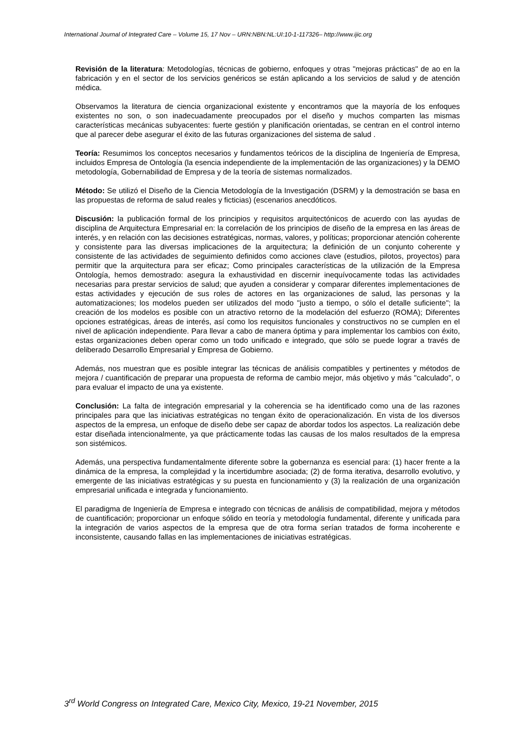International Journal of Integrated Care – Volume 15, 17 Nov – URN:NBN:NL:UI:10-1-117326– http://www.ijic.org
Revisión de la literatura: Metodologías, técnicas de gobierno, enfoques y otras "mejoras prácticas" de ao en la fabricación y en el sector de los servicios genéricos se están aplicando a los servicios de salud y de atención médica.
Observamos la literatura de ciencia organizacional existente y encontramos que la mayoría de los enfoques existentes no son, o son inadecuadamente preocupados por el diseño y muchos comparten las mismas características mecánicas subyacentes: fuerte gestión y planificación orientadas, se centran en el control interno que al parecer debe asegurar el éxito de las futuras organizaciones del sistema de salud .
Teoría: Resumimos los conceptos necesarios y fundamentos teóricos de la disciplina de Ingeniería de Empresa, incluidos Empresa de Ontología (la esencia independiente de la implementación de las organizaciones) y la DEMO metodología, Gobernabilidad de Empresa y de la teoría de sistemas normalizados.
Método: Se utilizó el Diseño de la Ciencia Metodología de la Investigación (DSRM) y la demostración se basa en las propuestas de reforma de salud reales y ficticias) (escenarios anecdóticos.
Discusión: la publicación formal de los principios y requisitos arquitectónicos de acuerdo con las ayudas de disciplina de Arquitectura Empresarial en: la correlación de los principios de diseño de la empresa en las áreas de interés, y en relación con las decisiones estratégicas, normas, valores, y políticas; proporcionar atención coherente y consistente para las diversas implicaciones de la arquitectura; la definición de un conjunto coherente y consistente de las actividades de seguimiento definidos como acciones clave (estudios, pilotos, proyectos) para permitir que la arquitectura para ser eficaz; Como principales características de la utilización de la Empresa Ontología, hemos demostrado: asegura la exhaustividad en discernir inequívocamente todas las actividades necesarias para prestar servicios de salud; que ayuden a considerar y comparar diferentes implementaciones de estas actividades y ejecución de sus roles de actores en las organizaciones de salud, las personas y la automatizaciones; los modelos pueden ser utilizados del modo "justo a tiempo, o sólo el detalle suficiente"; la creación de los modelos es posible con un atractivo retorno de la modelación del esfuerzo (ROMA); Diferentes opciones estratégicas, áreas de interés, así como los requisitos funcionales y constructivos no se cumplen en el nivel de aplicación independiente. Para llevar a cabo de manera óptima y para implementar los cambios con éxito, estas organizaciones deben operar como un todo unificado e integrado, que sólo se puede lograr a través de deliberado Desarrollo Empresarial y Empresa de Gobierno.
Además, nos muestran que es posible integrar las técnicas de análisis compatibles y pertinentes y métodos de mejora / cuantificación de preparar una propuesta de reforma de cambio mejor, más objetivo y más "calculado", o para evaluar el impacto de una ya existente.
Conclusión: La falta de integración empresarial y la coherencia se ha identificado como una de las razones principales para que las iniciativas estratégicas no tengan éxito de operacionalización. En vista de los diversos aspectos de la empresa, un enfoque de diseño debe ser capaz de abordar todos los aspectos. La realización debe estar diseñada intencionalmente, ya que prácticamente todas las causas de los malos resultados de la empresa son sistémicos.
Además, una perspectiva fundamentalmente diferente sobre la gobernanza es esencial para: (1) hacer frente a la dinámica de la empresa, la complejidad y la incertidumbre asociada; (2) de forma iterativa, desarrollo evolutivo, y emergente de las iniciativas estratégicas y su puesta en funcionamiento y (3) la realización de una organización empresarial unificada e integrada y funcionamiento.
El paradigma de Ingeniería de Empresa e integrado con técnicas de análisis de compatibilidad, mejora y métodos de cuantificación; proporcionar un enfoque sólido en teoría y metodología fundamental, diferente y unificada para la integración de varios aspectos de la empresa que de otra forma serían tratados de forma incoherente e inconsistente, causando fallas en las implementaciones de iniciativas estratégicas.
3<sup>rd</sup> World Congress on Integrated Care, Mexico City, Mexico, 19-21 November, 2015